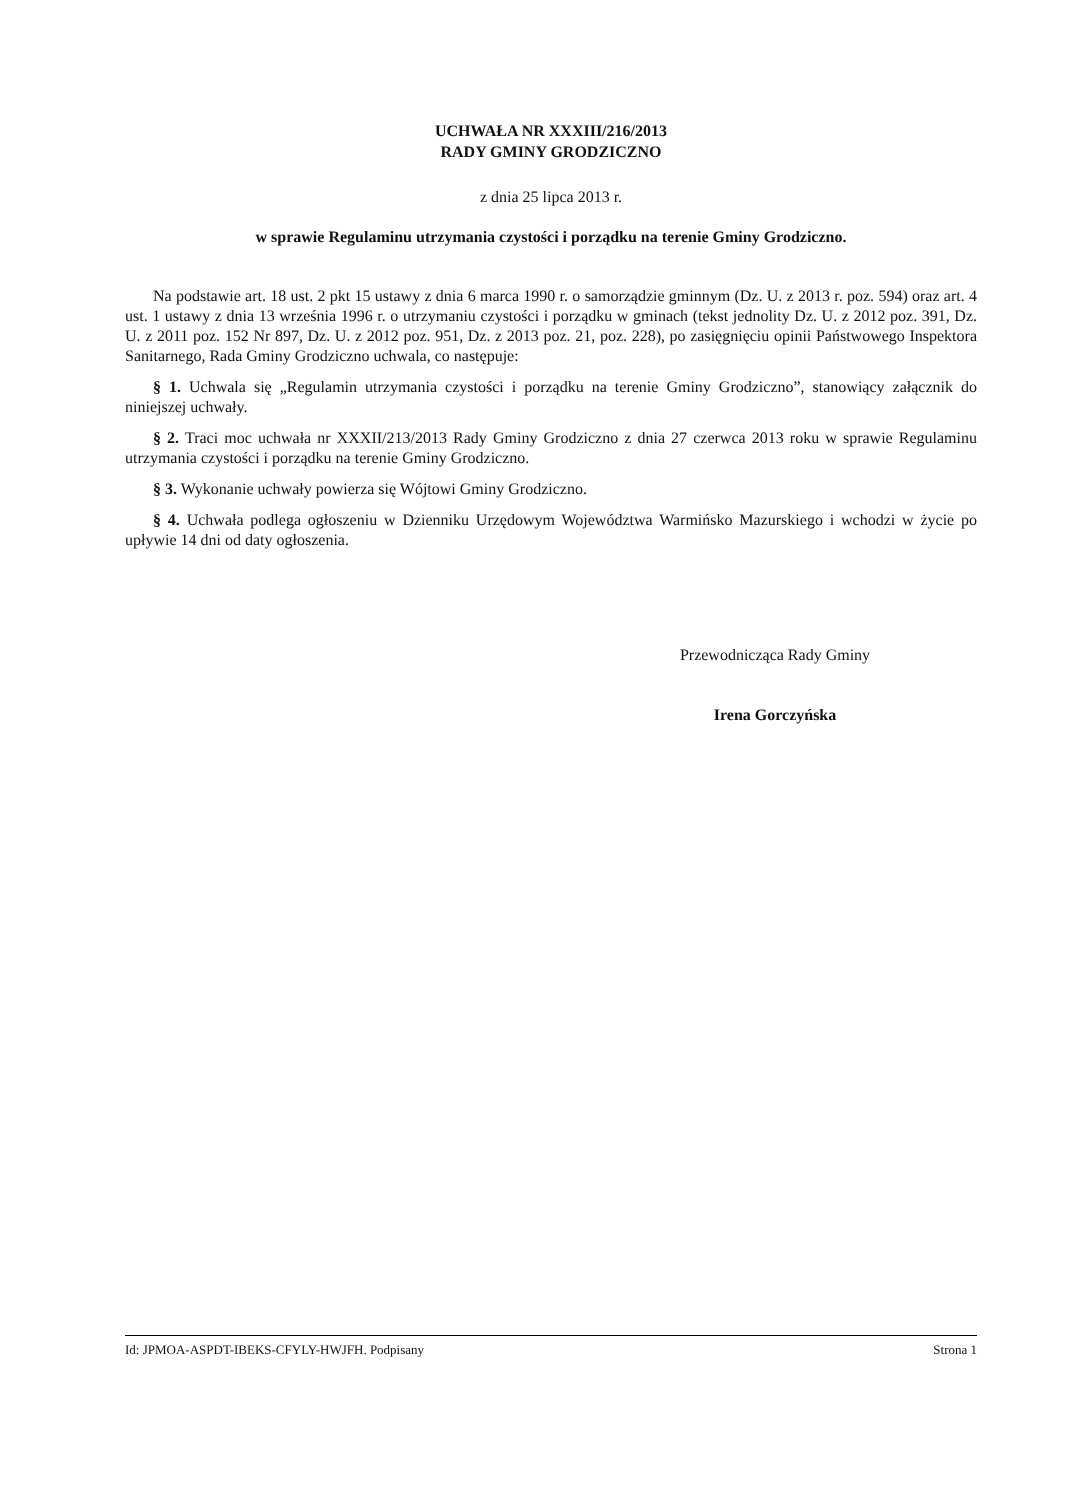UCHWAŁA NR XXXIII/216/2013
RADY GMINY GRODZICZNO
z dnia 25 lipca 2013 r.
w sprawie Regulaminu utrzymania czystości i porządku na terenie Gminy Grodziczno.
Na podstawie art. 18 ust. 2 pkt 15 ustawy z dnia 6 marca 1990 r. o samorządzie gminnym (Dz. U. z 2013 r. poz. 594) oraz art. 4 ust. 1 ustawy z dnia 13 września 1996 r. o utrzymaniu czystości i porządku w gminach (tekst jednolity Dz. U. z 2012 poz. 391, Dz. U. z 2011 poz. 152 Nr 897, Dz. U. z 2012 poz. 951, Dz. z 2013 poz. 21, poz. 228), po zasięgnięciu opinii Państwowego Inspektora Sanitarnego, Rada Gminy Grodziczno uchwala, co następuje:
§ 1. Uchwala się „Regulamin utrzymania czystości i porządku na terenie Gminy Grodziczno”, stanowiący załącznik do niniejszej uchwały.
§ 2. Traci moc uchwała nr XXXII/213/2013 Rady Gminy Grodziczno z dnia 27 czerwca 2013 roku w sprawie Regulaminu utrzymania czystości i porządku na terenie Gminy Grodziczno.
§ 3. Wykonanie uchwały powierza się Wójtowi Gminy Grodziczno.
§ 4. Uchwała podlega ogłoszeniu w Dzienniku Urzędowym Województwa Warmińsko Mazurskiego i wchodzi w życie po upływie 14 dni od daty ogłoszenia.
Przewodnicząca Rady Gminy
Irena Gorczyńska
Id: JPMOA-ASPDT-IBEKS-CFYLY-HWJFH. Podpisany Strona 1